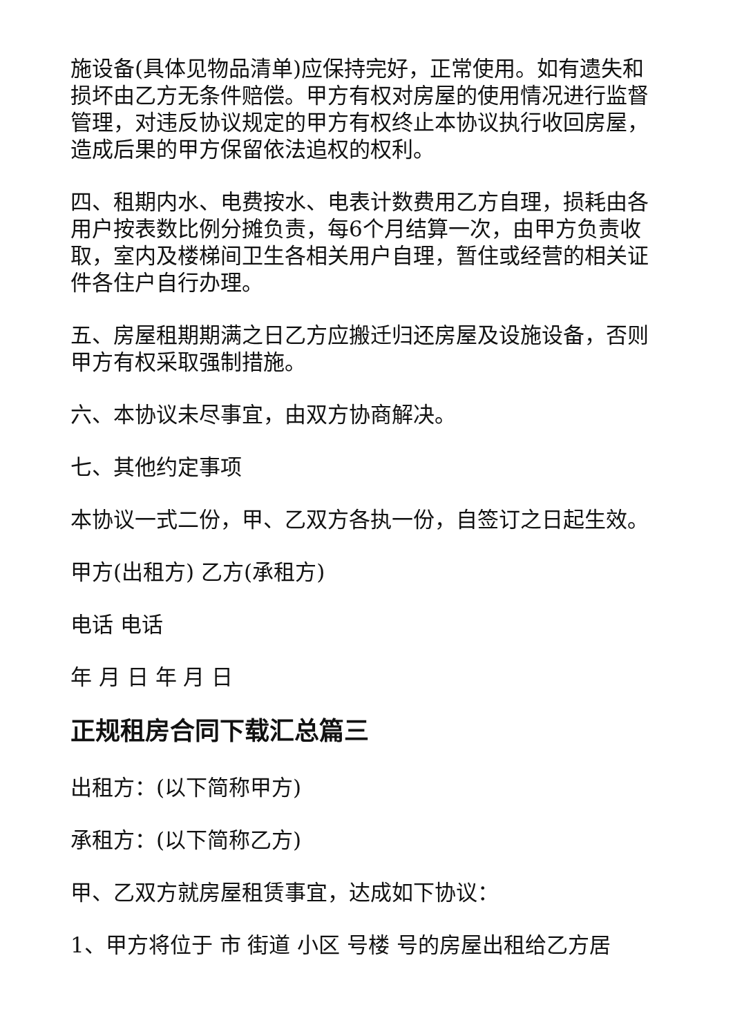施设备(具体见物品清单)应保持完好，正常使用。如有遗失和损坏由乙方无条件赔偿。甲方有权对房屋的使用情况进行监督管理，对违反协议规定的甲方有权终止本协议执行收回房屋，造成后果的甲方保留依法追权的权利。
四、租期内水、电费按水、电表计数费用乙方自理，损耗由各用户按表数比例分摊负责，每6个月结算一次，由甲方负责收取，室内及楼梯间卫生各相关用户自理，暂住或经营的相关证件各住户自行办理。
五、房屋租期期满之日乙方应搬迁归还房屋及设施设备，否则甲方有权采取强制措施。
六、本协议未尽事宜，由双方协商解决。
七、其他约定事项
本协议一式二份，甲、乙双方各执一份，自签订之日起生效。
甲方(出租方) 乙方(承租方)
电话 电话
年 月 日 年 月 日
正规租房合同下载汇总篇三
出租方：(以下简称甲方)
承租方：(以下简称乙方)
甲、乙双方就房屋租赁事宜，达成如下协议：
1、甲方将位于 市 街道 小区 号楼 号的房屋出租给乙方居